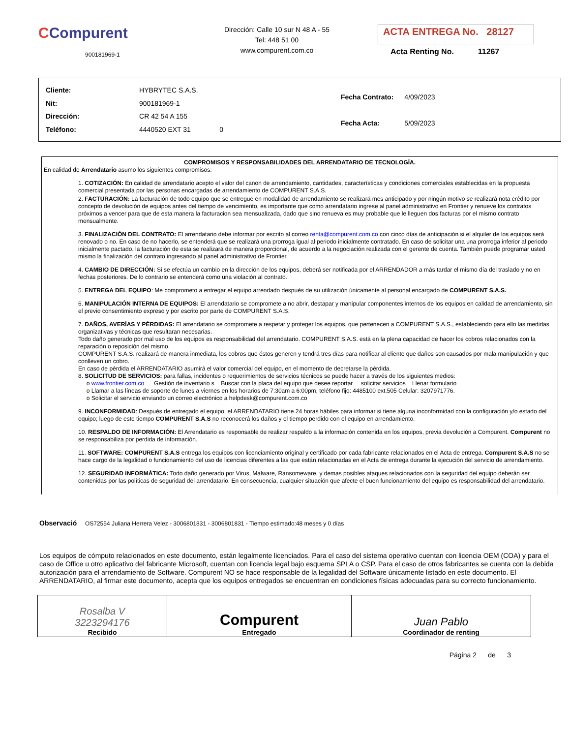CCompurent
900181969-1
Dirección: Calle 10 sur N 48 A - 55
Tel: 448 51 00
www.compurent.com.co
ACTA ENTREGA No. 28127
Acta Renting No. 11267
| Cliente: | HYBRYTEC S.A.S. |
| Nit: | 900181969-1 |
| Dirección: | CR 42 54 A 155 |
| Teléfono: | 4440520 EXT 31 0 |
| Fecha Contrato: | 4/09/2023 |
| Fecha Acta: | 5/09/2023 |
COMPROMISOS Y RESPONSABILIDADES DEL ARRENDATARIO DE TECNOLOGÍA.
En calidad de Arrendatario asumo los siguientes compromisos:
1. COTIZACIÓN: En calidad de arrendatario acepto el valor del canon de arrendamiento, cantidades, características y condiciones comerciales establecidas en la propuesta comercial presentada por las personas encargadas de arrendamiento de COMPURENT S.A.S.
2. FACTURACIÓN: La facturación de todo equipo que se entregue en modalidad de arrendamiento se realizará mes anticipado y por ningún motivo se realizará nota crédito por concepto de devolución de equipos antes del tiempo de vencimiento, es importante que como arrendatario ingrese al panel administrativo en Frontier y renueve los contratos próximos a vencer para que de esta manera la facturacion sea mensualizada, dado que sino renueva es muy probable que le lleguen dos facturas por el mismo contrato mensualmente.
3. FINALIZACIÓN DEL CONTRATO: El arrendatario debe informar por escrito al correo renta@compurent.com.co con cinco días de anticipación si el alquiler de los equipos será renovado o no. En caso de no hacerlo, se entenderá que se realizará una prorroga igual al periodo inicialmente contratado. En caso de solicitar una una prorroga inferior al periodo inicialmente pactado, la facturación de esta se realizará de manera proporcional, de acuerdo a la negociación realizada con el gerente de cuenta. También puede programar usted mismo la finalización del contrato ingresando al panel administrativo de Frontier.
4. CAMBIO DE DIRECCIÓN: Si se efectúa un cambio en la dirección de los equipos, deberá ser notificada por el ARRENDADOR a más tardar el mismo día del traslado y no en fechas posteriores. De lo contrario se entenderá como una violación al contrato.
5. ENTREGA DEL EQUIPO: Me comprometo a entregar el equipo arrendado después de su utilización únicamente al personal encargado de COMPURENT S.A.S.
6. MANIPULACIÓN INTERNA DE EQUIPOS: El arrendatario se compromete a no abrir, destapar y manipular componentes internos de los equipos en calidad de arrendamiento, sin el previo consentimiento expreso y por escrito por parte de COMPURENT S.A.S.
7. DAÑOS, AVERÍAS Y PÉRDIDAS: El arrendatario se compromete a respetar y proteger los equipos, que pertenecen a COMPURENT S.A.S., estableciendo para ello las medidas organizativas y técnicas que resultaran necesarias.
Todo daño generado por mal uso de los equipos es responsabilidad del arrendatario. COMPURENT S.A.S. está en la plena capacidad de hacer los cobros relacionados con la reparación o reposición del mismo.
COMPURENT S.A.S. realizará de manera inmediata, los cobros que éstos generen y tendrá tres días para notificar al cliente que daños son causados por mala manipulación y que conlleven un cobro.
En caso de pérdida el ARRENDATARIO asumirá el valor comercial del equipo, en el momento de decretarse la pérdida.
8. SOLICITUD DE SERVICIOS: para fallas, incidentes o requerimientos de servicios técnicos se puede hacer a través de los siguientes medios:
o www.frontier.com.co Gestión de inventario s Buscar con la placa del equipo que desee reportar solicitar servicios Llenar formulario
o Llamar a las líneas de soporte de lunes a viernes en los horarios de 7:30am a 6:00pm, teléfono fijo: 4485100 ext.505 Celular: 3207971776.
o Solicitar el servicio enviando un correo electrónico a helpdesk@compurent.com.co
9. INCONFORMIDAD: Después de entregado el equipo, el ARRENDATARIO tiene 24 horas hábiles para informar si tiene alguna inconformidad con la configuración y/o estado del equipo; luego de este tiempo COMPURENT S.A.S no reconocerá los daños y el tiempo perdido con el equipo en arrendamiento.
10. RESPALDO DE INFORMACIÓN: El Arrendatario es responsable de realizar respaldo a la información contenida en los equipos, previa devolución a Compurent. Compurent no se responsabiliza por perdida de información.
11. SOFTWARE: COMPURENT S.A.S entrega los equipos con licenciamiento original y certificado por cada fabricante relacionados en el Acta de entrega. Compurent S.A.S no se hace cargo de la legalidad o funcionamiento del uso de licencias diferentes a las que están relacionadas en el Acta de entrega durante la ejecución del servicio de arrendamiento.
12. SEGURIDAD INFORMÁTICA: Todo daño generado por Virus, Malware, Ransomeware, y demas posibles ataques relacionados con la seguridad del equipo deberán ser contenidas por las políticas de seguridad del arrendatario. En consecuencia, cualquier situación que afecte el buen funcionamiento del equipo es responsabilidad del arrendatario.
Observació OS72554 Juliana Herrera Velez - 3006801831 - 3006801831 - Tiempo estimado:48 meses y 0 días
Los equipos de cómputo relacionados en este documento, están legalmente licenciados. Para el caso del sistema operativo cuentan con licencia OEM (COA) y para el caso de Office u otro aplicativo del fabricante Microsoft, cuentan con licencia legal bajo esquema SPLA o CSP. Para el caso de otros fabricantes se cuenta con la debida autorización para el arrendamiento de Software. Compurent NO se hace responsable de la legalidad del Software únicamente listado en este documento. El ARRENDATARIO, al firmar este documento, acepta que los equipos entregados se encuentran en condiciones físicas adecuadas para su correcto funcionamiento.
| Rosalba V 3223294176 Recibido | Compurent Entregado | Juan Pablo Coordinador de renting |
Página 2 de 3